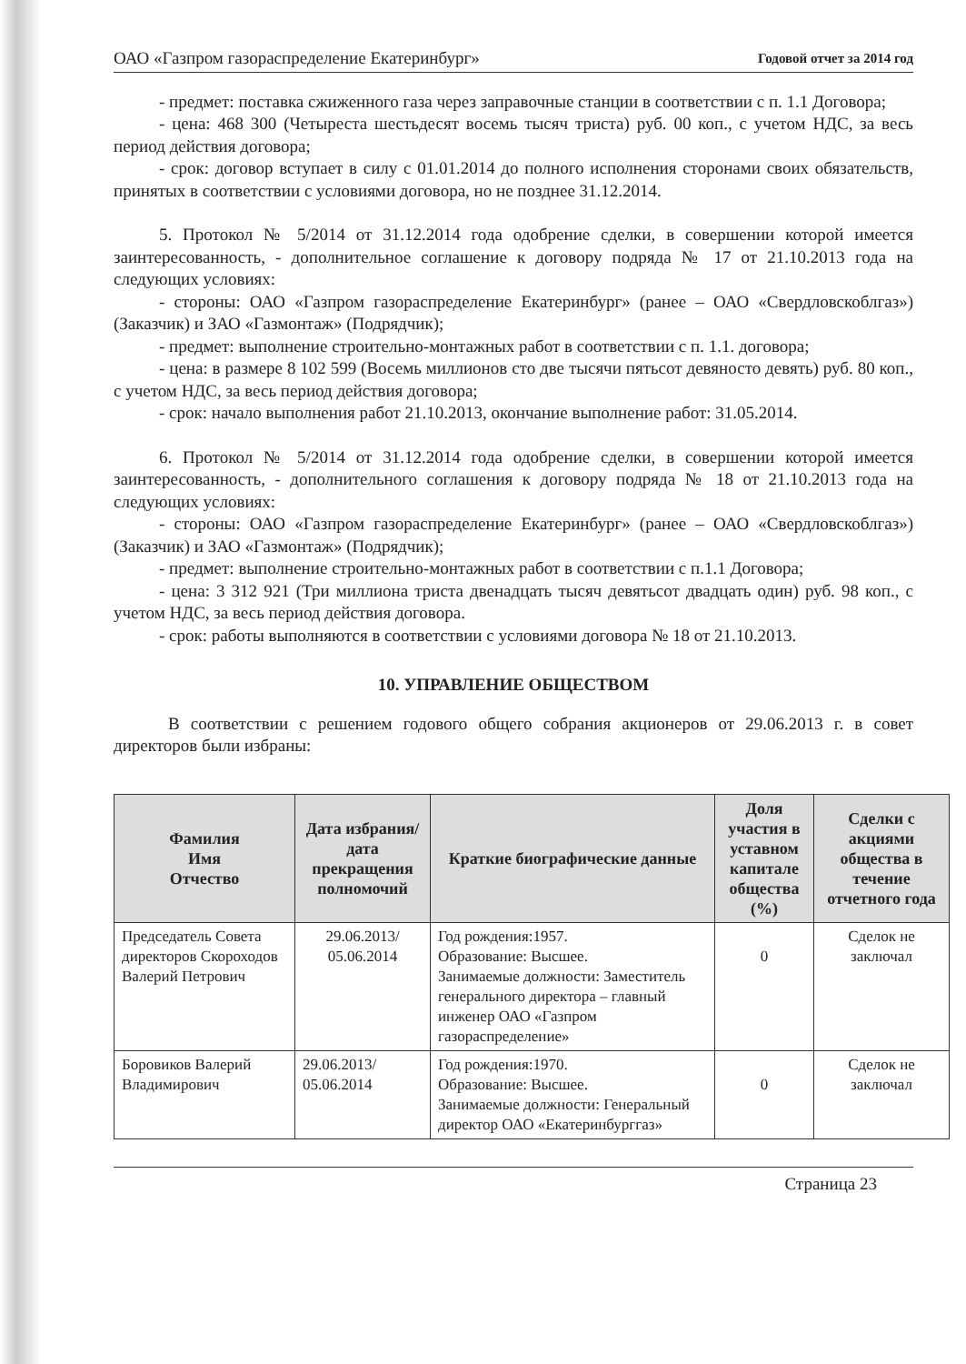ОАО «Газпром газораспределение Екатеринбург» Годовой отчет за 2014 год
- предмет: поставка сжиженного газа через заправочные станции в соответствии с п. 1.1 Договора;
- цена: 468 300 (Четыреста шестьдесят восемь тысяч триста) руб. 00 коп., с учетом НДС, за весь период действия договора;
- срок: договор вступает в силу с 01.01.2014 до полного исполнения сторонами своих обязательств, принятых в соответствии с условиями договора, но не позднее 31.12.2014.
5. Протокол № 5/2014 от 31.12.2014 года одобрение сделки, в совершении которой имеется заинтересованность, - дополнительное соглашение к договору подряда № 17 от 21.10.2013 года на следующих условиях:
- стороны: ОАО «Газпром газораспределение Екатеринбург» (ранее – ОАО «Свердловскоблгаз») (Заказчик) и ЗАО «Газмонтаж» (Подрядчик);
- предмет: выполнение строительно-монтажных работ в соответствии с п. 1.1. договора;
- цена: в размере 8 102 599 (Восемь миллионов сто две тысячи пятьсот девяносто девять) руб. 80 коп., с учетом НДС, за весь период действия договора;
- срок: начало выполнения работ 21.10.2013, окончание выполнение работ: 31.05.2014.
6. Протокол № 5/2014 от 31.12.2014 года одобрение сделки, в совершении которой имеется заинтересованность, - дополнительного соглашения к договору подряда № 18 от 21.10.2013 года на следующих условиях:
- стороны: ОАО «Газпром газораспределение Екатеринбург» (ранее – ОАО «Свердловскоблгаз») (Заказчик) и ЗАО «Газмонтаж» (Подрядчик);
- предмет: выполнение строительно-монтажных работ в соответствии с п.1.1 Договора;
- цена: 3 312 921 (Три миллиона триста двенадцать тысяч девятьсот двадцать один) руб. 98 коп., с учетом НДС, за весь период действия договора.
- срок: работы выполняются в соответствии с условиями договора № 18 от 21.10.2013.
10. УПРАВЛЕНИЕ ОБЩЕСТВОМ
В соответствии с решением годового общего собрания акционеров от 29.06.2013 г. в совет директоров были избраны:
| Фамилия Имя Отчество | Дата избрания/ дата прекращения полномочий | Краткие биографические данные | Доля участия в уставном капитале общества (%) | Сделки с акциями общества в течение отчетного года |
| --- | --- | --- | --- | --- |
| Председатель Совета директоров Скороходов Валерий Петрович | 29.06.2013/ 05.06.2014 | Год рождения:1957. Образование: Высшее. Занимаемые должности: Заместитель генерального директора – главный инженер ОАО «Газпром газораспределение» | 0 | Сделок не заключал |
| Боровиков Валерий Владимирович | 29.06.2013/ 05.06.2014 | Год рождения:1970. Образование: Высшее. Занимаемые должности: Генеральный директор ОАО «Екатеринбурггаз» | 0 | Сделок не заключал |
Страница 23